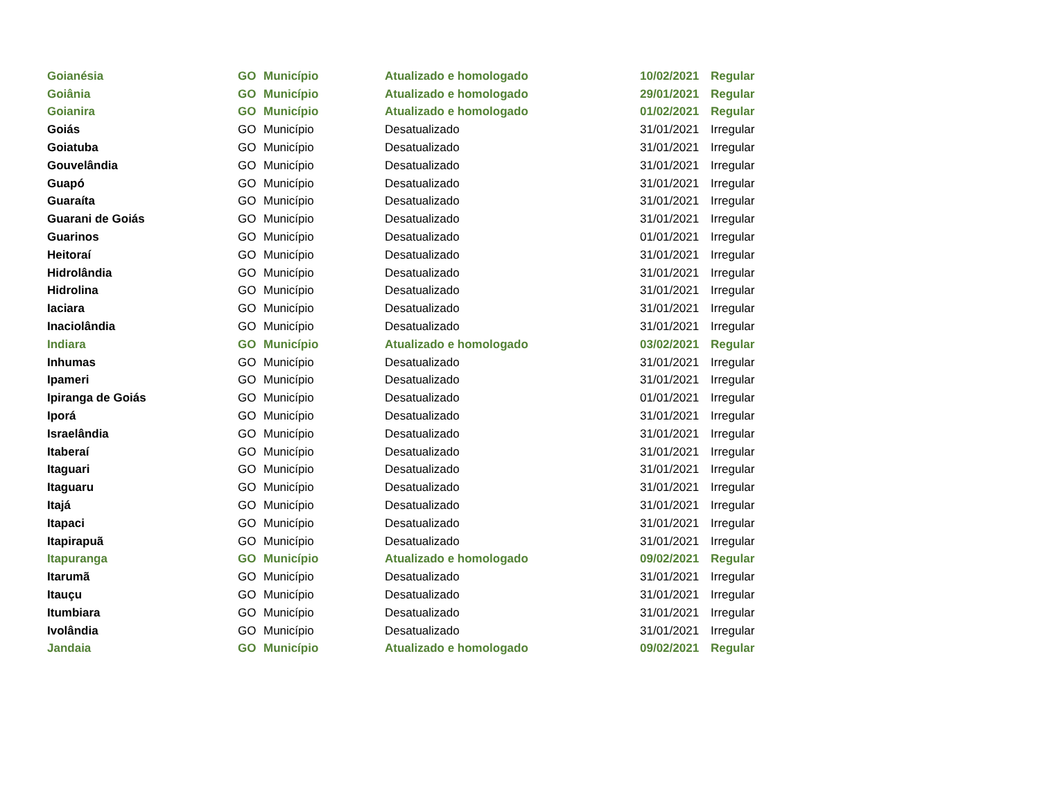| Goianésia | GO | Município | Atualizado e homologado | 10/02/2021 | Regular |
| Goiânia | GO | Município | Atualizado e homologado | 29/01/2021 | Regular |
| Goianira | GO | Município | Atualizado e homologado | 01/02/2021 | Regular |
| Goiás | GO | Município | Desatualizado | 31/01/2021 | Irregular |
| Goiatuba | GO | Município | Desatualizado | 31/01/2021 | Irregular |
| Gouvelândia | GO | Município | Desatualizado | 31/01/2021 | Irregular |
| Guapó | GO | Município | Desatualizado | 31/01/2021 | Irregular |
| Guaraíta | GO | Município | Desatualizado | 31/01/2021 | Irregular |
| Guarani de Goiás | GO | Município | Desatualizado | 31/01/2021 | Irregular |
| Guarinos | GO | Município | Desatualizado | 01/01/2021 | Irregular |
| Heitoraí | GO | Município | Desatualizado | 31/01/2021 | Irregular |
| Hidrolândia | GO | Município | Desatualizado | 31/01/2021 | Irregular |
| Hidrolina | GO | Município | Desatualizado | 31/01/2021 | Irregular |
| Iaciara | GO | Município | Desatualizado | 31/01/2021 | Irregular |
| Inaciolândia | GO | Município | Desatualizado | 31/01/2021 | Irregular |
| Indiara | GO | Município | Atualizado e homologado | 03/02/2021 | Regular |
| Inhumas | GO | Município | Desatualizado | 31/01/2021 | Irregular |
| Ipameri | GO | Município | Desatualizado | 31/01/2021 | Irregular |
| Ipiranga de Goiás | GO | Município | Desatualizado | 01/01/2021 | Irregular |
| Iporá | GO | Município | Desatualizado | 31/01/2021 | Irregular |
| Israelândia | GO | Município | Desatualizado | 31/01/2021 | Irregular |
| Itaberaí | GO | Município | Desatualizado | 31/01/2021 | Irregular |
| Itaguari | GO | Município | Desatualizado | 31/01/2021 | Irregular |
| Itaguaru | GO | Município | Desatualizado | 31/01/2021 | Irregular |
| Itajá | GO | Município | Desatualizado | 31/01/2021 | Irregular |
| Itapaci | GO | Município | Desatualizado | 31/01/2021 | Irregular |
| Itapirapuã | GO | Município | Desatualizado | 31/01/2021 | Irregular |
| Itapuranga | GO | Município | Atualizado e homologado | 09/02/2021 | Regular |
| Itarumã | GO | Município | Desatualizado | 31/01/2021 | Irregular |
| Itauçu | GO | Município | Desatualizado | 31/01/2021 | Irregular |
| Itumbiara | GO | Município | Desatualizado | 31/01/2021 | Irregular |
| Ivolândia | GO | Município | Desatualizado | 31/01/2021 | Irregular |
| Jandaia | GO | Município | Atualizado e homologado | 09/02/2021 | Regular |